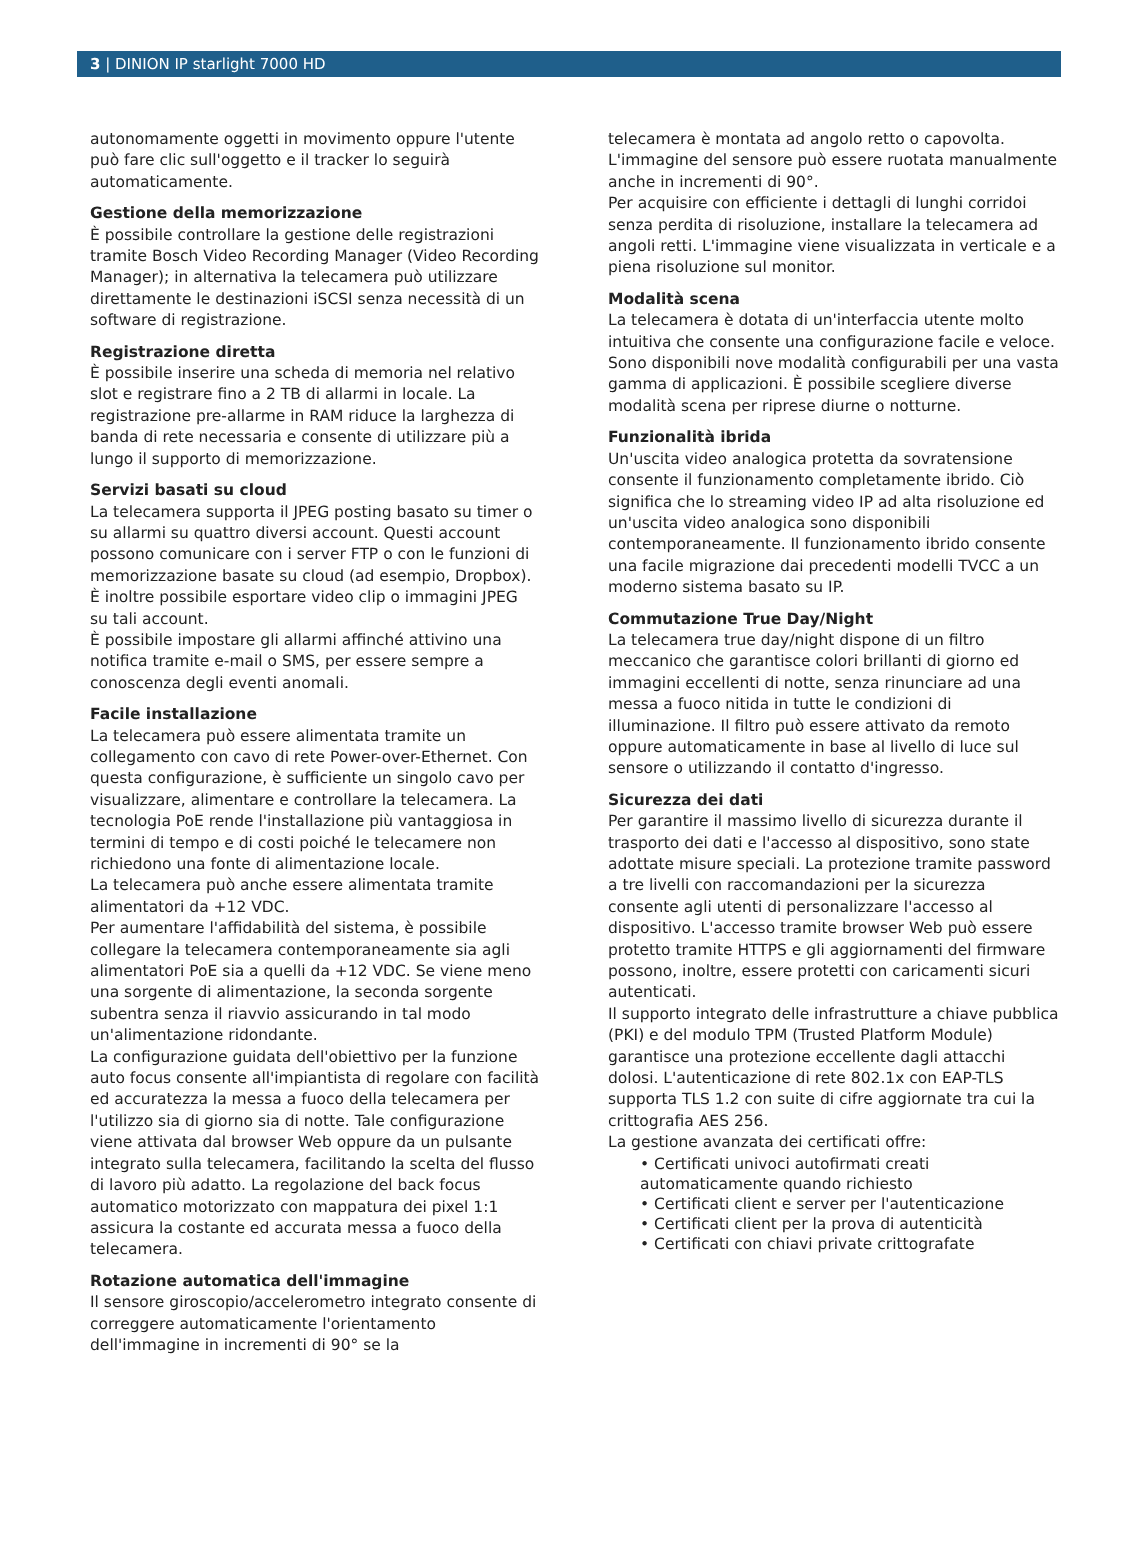3 | DINION IP starlight 7000 HD
autonomamente oggetti in movimento oppure l'utente può fare clic sull'oggetto e il tracker lo seguirà automaticamente.
Gestione della memorizzazione
È possibile controllare la gestione delle registrazioni tramite Bosch Video Recording Manager (Video Recording Manager); in alternativa la telecamera può utilizzare direttamente le destinazioni iSCSI senza necessità di un software di registrazione.
Registrazione diretta
È possibile inserire una scheda di memoria nel relativo slot e registrare fino a 2 TB di allarmi in locale. La registrazione pre-allarme in RAM riduce la larghezza di banda di rete necessaria e consente di utilizzare più a lungo il supporto di memorizzazione.
Servizi basati su cloud
La telecamera supporta il JPEG posting basato su timer o su allarmi su quattro diversi account. Questi account possono comunicare con i server FTP o con le funzioni di memorizzazione basate su cloud (ad esempio, Dropbox). È inoltre possibile esportare video clip o immagini JPEG su tali account.
È possibile impostare gli allarmi affinché attivino una notifica tramite e-mail o SMS, per essere sempre a conoscenza degli eventi anomali.
Facile installazione
La telecamera può essere alimentata tramite un collegamento con cavo di rete Power-over-Ethernet. Con questa configurazione, è sufficiente un singolo cavo per visualizzare, alimentare e controllare la telecamera. La tecnologia PoE rende l'installazione più vantaggiosa in termini di tempo e di costi poiché le telecamere non richiedono una fonte di alimentazione locale.
La telecamera può anche essere alimentata tramite alimentatori da +12 VDC.
Per aumentare l'affidabilità del sistema, è possibile collegare la telecamera contemporaneamente sia agli alimentatori PoE sia a quelli da +12 VDC. Se viene meno una sorgente di alimentazione, la seconda sorgente subentra senza il riavvio assicurando in tal modo un'alimentazione ridondante.
La configurazione guidata dell'obiettivo per la funzione auto focus consente all'impiantista di regolare con facilità ed accuratezza la messa a fuoco della telecamera per l'utilizzo sia di giorno sia di notte. Tale configurazione viene attivata dal browser Web oppure da un pulsante integrato sulla telecamera, facilitando la scelta del flusso di lavoro più adatto. La regolazione del back focus automatico motorizzato con mappatura dei pixel 1:1 assicura la costante ed accurata messa a fuoco della telecamera.
Rotazione automatica dell'immagine
Il sensore giroscopio/accelerometro integrato consente di correggere automaticamente l'orientamento dell'immagine in incrementi di 90° se la
telecamera è montata ad angolo retto o capovolta. L'immagine del sensore può essere ruotata manualmente anche in incrementi di 90°.
Per acquisire con efficiente i dettagli di lunghi corridoi senza perdita di risoluzione, installare la telecamera ad angoli retti. L'immagine viene visualizzata in verticale e a piena risoluzione sul monitor.
Modalità scena
La telecamera è dotata di un'interfaccia utente molto intuitiva che consente una configurazione facile e veloce. Sono disponibili nove modalità configurabili per una vasta gamma di applicazioni. È possibile scegliere diverse modalità scena per riprese diurne o notturne.
Funzionalità ibrida
Un'uscita video analogica protetta da sovratensione consente il funzionamento completamente ibrido. Ciò significa che lo streaming video IP ad alta risoluzione ed un'uscita video analogica sono disponibili contemporaneamente. Il funzionamento ibrido consente una facile migrazione dai precedenti modelli TVCC a un moderno sistema basato su IP.
Commutazione True Day/Night
La telecamera true day/night dispone di un filtro meccanico che garantisce colori brillanti di giorno ed immagini eccellenti di notte, senza rinunciare ad una messa a fuoco nitida in tutte le condizioni di illuminazione. Il filtro può essere attivato da remoto oppure automaticamente in base al livello di luce sul sensore o utilizzando il contatto d'ingresso.
Sicurezza dei dati
Per garantire il massimo livello di sicurezza durante il trasporto dei dati e l'accesso al dispositivo, sono state adottate misure speciali. La protezione tramite password a tre livelli con raccomandazioni per la sicurezza consente agli utenti di personalizzare l'accesso al dispositivo. L'accesso tramite browser Web può essere protetto tramite HTTPS e gli aggiornamenti del firmware possono, inoltre, essere protetti con caricamenti sicuri autenticati.
Il supporto integrato delle infrastrutture a chiave pubblica (PKI) e del modulo TPM (Trusted Platform Module) garantisce una protezione eccellente dagli attacchi dolosi. L'autenticazione di rete 802.1x con EAP-TLS supporta TLS 1.2 con suite di cifre aggiornate tra cui la crittografia AES 256.
La gestione avanzata dei certificati offre:
• Certificati univoci autofirmati creati automaticamente quando richiesto
• Certificati client e server per l'autenticazione
• Certificati client per la prova di autenticità
• Certificati con chiavi private crittografate